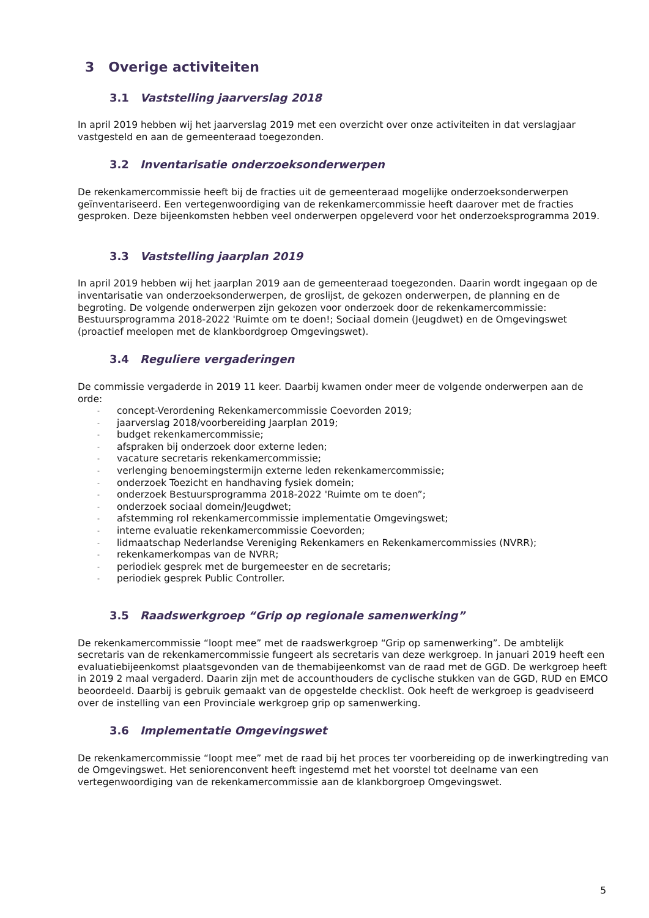3 Overige activiteiten
3.1 Vaststelling jaarverslag 2018
In april 2019 hebben wij het jaarverslag 2019 met een overzicht over onze activiteiten in dat verslagjaar vastgesteld en aan de gemeenteraad toegezonden.
3.2 Inventarisatie onderzoeksonderwerpen
De rekenkamercommissie heeft bij de fracties uit de gemeenteraad mogelijke onderzoeksonderwerpen geïnventariseerd. Een vertegenwoordiging van de rekenkamercommissie heeft daarover met de fracties gesproken. Deze bijeenkomsten hebben veel onderwerpen opgeleverd voor het onderzoeksprogramma 2019.
3.3 Vaststelling jaarplan 2019
In april 2019 hebben wij het jaarplan 2019 aan de gemeenteraad toegezonden. Daarin wordt ingegaan op de inventarisatie van onderzoeksonderwerpen, de groslijst, de gekozen onderwerpen, de planning en de begroting. De volgende onderwerpen zijn gekozen voor onderzoek door de rekenkamercommissie: Bestuursprogramma 2018-2022 'Ruimte om te doen!; Sociaal domein (Jeugdwet) en de Omgevingswet (proactief meelopen met de klankbordgroep Omgevingswet).
3.4 Reguliere vergaderingen
De commissie vergaderde in 2019 11 keer. Daarbij kwamen onder meer de volgende onderwerpen aan de orde:
- concept-Verordening Rekenkamercommissie Coevorden 2019;
- jaarverslag 2018/voorbereiding Jaarplan 2019;
- budget rekenkamercommissie;
- afspraken bij onderzoek door externe leden;
- vacature secretaris rekenkamercommissie;
- verlenging benoemingstermijn externe leden rekenkamercommissie;
- onderzoek Toezicht en handhaving fysiek domein;
- onderzoek Bestuursprogramma 2018-2022 'Ruimte om te doen”;
- onderzoek sociaal domein/Jeugdwet;
- afstemming rol rekenkamercommissie implementatie Omgevingswet;
- interne evaluatie rekenkamercommissie Coevorden;
- lidmaatschap Nederlandse Vereniging Rekenkamers en Rekenkamercommissies (NVRR);
- rekenkamerkompas van de NVRR;
- periodiek gesprek met de burgemeester en de secretaris;
- periodiek gesprek Public Controller.
3.5 Raadswerkgroep “Grip op regionale samenwerking”
De rekenkamercommissie “loopt mee” met de raadswerkgroep “Grip op samenwerking”. De ambtelijk secretaris van de rekenkamercommissie fungeert als secretaris van deze werkgroep. In januari 2019 heeft een evaluatiebijeenkomst plaatsgevonden van de themabijeenkomst van de raad met de GGD. De werkgroep heeft in 2019 2 maal vergaderd. Daarin zijn met de accounthouders de cyclische stukken van de GGD, RUD en EMCO beoordeeld. Daarbij is gebruik gemaakt van de opgestelde checklist. Ook heeft de werkgroep is geadviseerd over de instelling van een Provinciale werkgroep grip op samenwerking.
3.6 Implementatie Omgevingswet
De rekenkamercommissie “loopt mee” met de raad bij het proces ter voorbereiding op de inwerkingtreding van de Omgevingswet. Het seniorenconvent heeft ingestemd met het voorstel tot deelname van een vertegenwoordiging van de rekenkamercommissie aan de klankborgroep Omgevingswet.
5